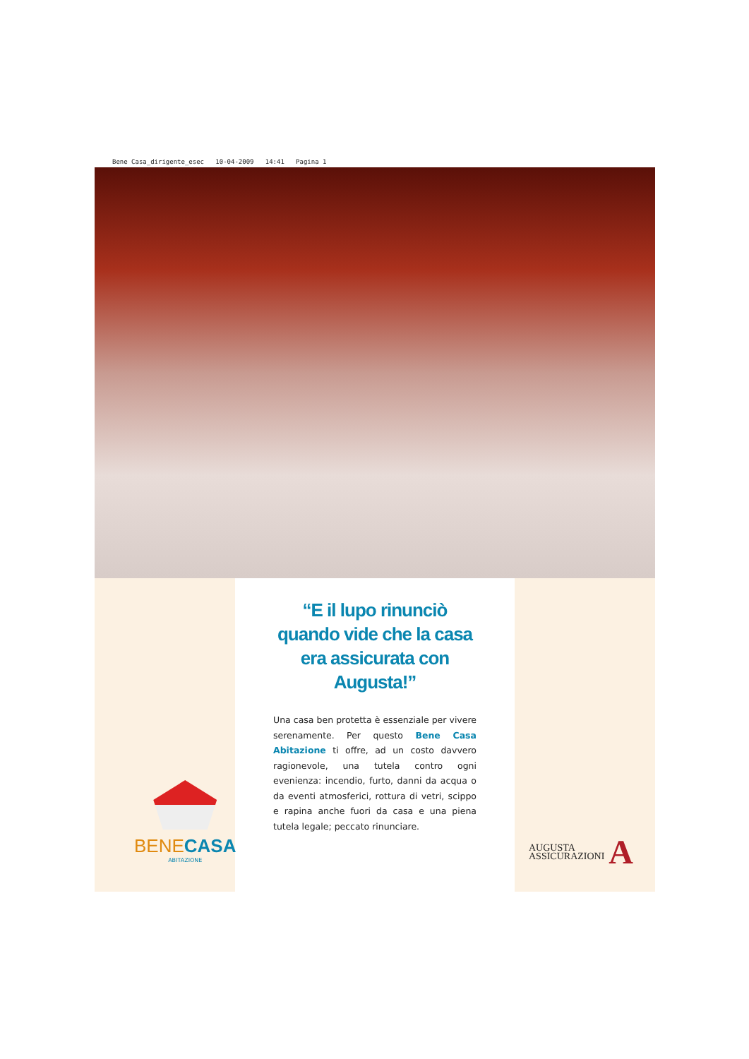Bene Casa_dirigente_esec 10-04-2009 14:41 Pagina 1
BENE CASA
ABITAZIONE
“E il lupo rinunciò quando vide che la casa era assicurata con Augusta!”
Una casa ben protetta è essenziale per vivere serenamente. Per questo Bene Casa Abitazione ti offre, ad un costo davvero ragionevole, una tutela contro ogni evenienza: incendio, furto, danni da acqua o da eventi atmosferici, rottura di vetri, scippo e rapina anche fuori da casa e una piena tutela legale; peccato rinunciare.
AUGUSTA
ASSICURAZIONI
A